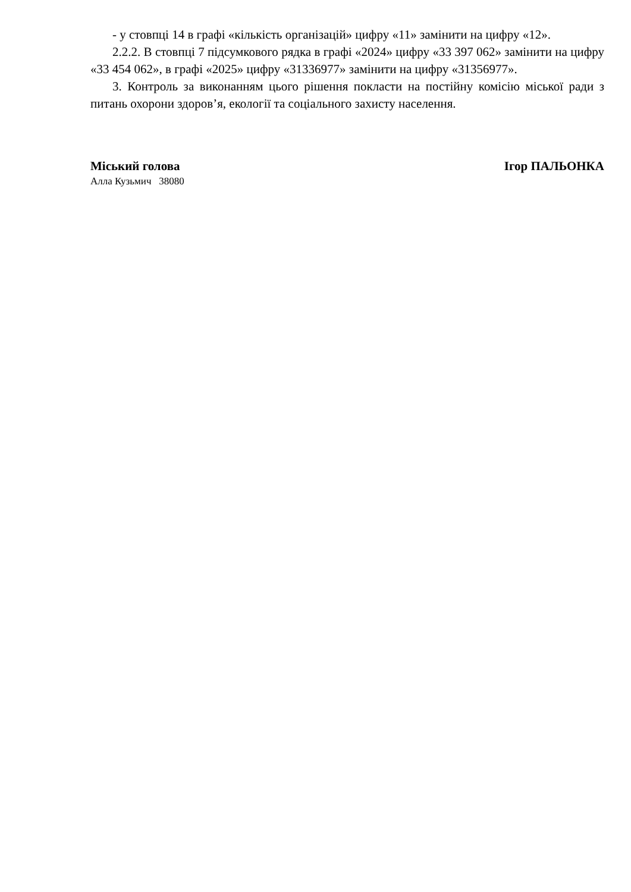- у стовпці 14 в графі «кількість організацій» цифру «11» замінити на цифру «12».
2.2.2. В стовпці 7 підсумкового рядка в графі «2024» цифру «33 397 062» замінити на цифру «33 454 062», в графі «2025» цифру «31336977» замінити на цифру «31356977».
3. Контроль за виконанням цього рішення покласти на постійну комісію міської ради з питань охорони здоров’я, екології та соціального захисту населення.
Міський голова Ігор ПАЛЬОНКА
Алла Кузьмич 38080